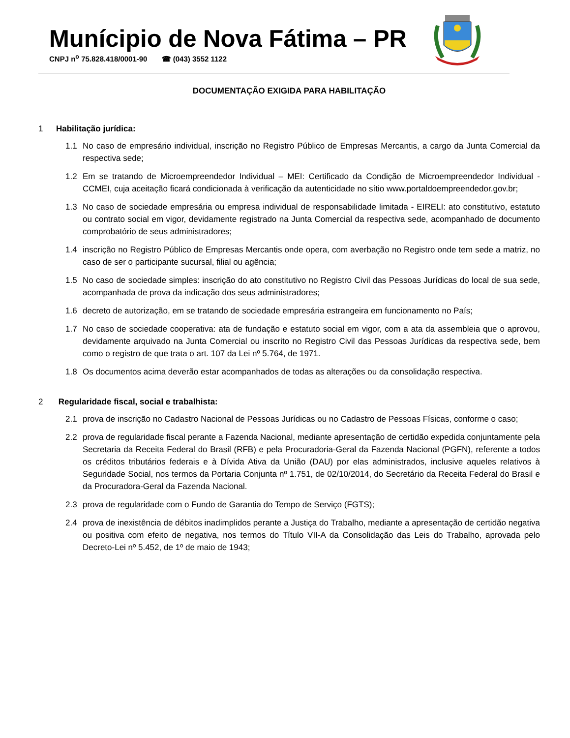Munícipio de Nova Fátima – PR
CNPJ n<sup>o</sup> 75.828.418/0001-90 ☎ (043) 3552 1122
DOCUMENTAÇÃO EXIGIDA PARA HABILITAÇÃO
1 Habilitação jurídica:
1.1 No caso de empresário individual, inscrição no Registro Público de Empresas Mercantis, a cargo da Junta Comercial da respectiva sede;
1.2 Em se tratando de Microempreendedor Individual – MEI: Certificado da Condição de Microempreendedor Individual - CCMEI, cuja aceitação ficará condicionada à verificação da autenticidade no sítio www.portaldoempreendedor.gov.br;
1.3 No caso de sociedade empresária ou empresa individual de responsabilidade limitada - EIRELI: ato constitutivo, estatuto ou contrato social em vigor, devidamente registrado na Junta Comercial da respectiva sede, acompanhado de documento comprobatório de seus administradores;
1.4 inscrição no Registro Público de Empresas Mercantis onde opera, com averbação no Registro onde tem sede a matriz, no caso de ser o participante sucursal, filial ou agência;
1.5 No caso de sociedade simples: inscrição do ato constitutivo no Registro Civil das Pessoas Jurídicas do local de sua sede, acompanhada de prova da indicação dos seus administradores;
1.6 decreto de autorização, em se tratando de sociedade empresária estrangeira em funcionamento no País;
1.7 No caso de sociedade cooperativa: ata de fundação e estatuto social em vigor, com a ata da assembleia que o aprovou, devidamente arquivado na Junta Comercial ou inscrito no Registro Civil das Pessoas Jurídicas da respectiva sede, bem como o registro de que trata o art. 107 da Lei nº 5.764, de 1971.
1.8 Os documentos acima deverão estar acompanhados de todas as alterações ou da consolidação respectiva.
2 Regularidade fiscal, social e trabalhista:
2.1 prova de inscrição no Cadastro Nacional de Pessoas Jurídicas ou no Cadastro de Pessoas Físicas, conforme o caso;
2.2 prova de regularidade fiscal perante a Fazenda Nacional, mediante apresentação de certidão expedida conjuntamente pela Secretaria da Receita Federal do Brasil (RFB) e pela Procuradoria-Geral da Fazenda Nacional (PGFN), referente a todos os créditos tributários federais e à Dívida Ativa da União (DAU) por elas administrados, inclusive aqueles relativos à Seguridade Social, nos termos da Portaria Conjunta nº 1.751, de 02/10/2014, do Secretário da Receita Federal do Brasil e da Procuradora-Geral da Fazenda Nacional.
2.3 prova de regularidade com o Fundo de Garantia do Tempo de Serviço (FGTS);
2.4 prova de inexistência de débitos inadimplidos perante a Justiça do Trabalho, mediante a apresentação de certidão negativa ou positiva com efeito de negativa, nos termos do Título VII-A da Consolidação das Leis do Trabalho, aprovada pelo Decreto-Lei nº 5.452, de 1º de maio de 1943;